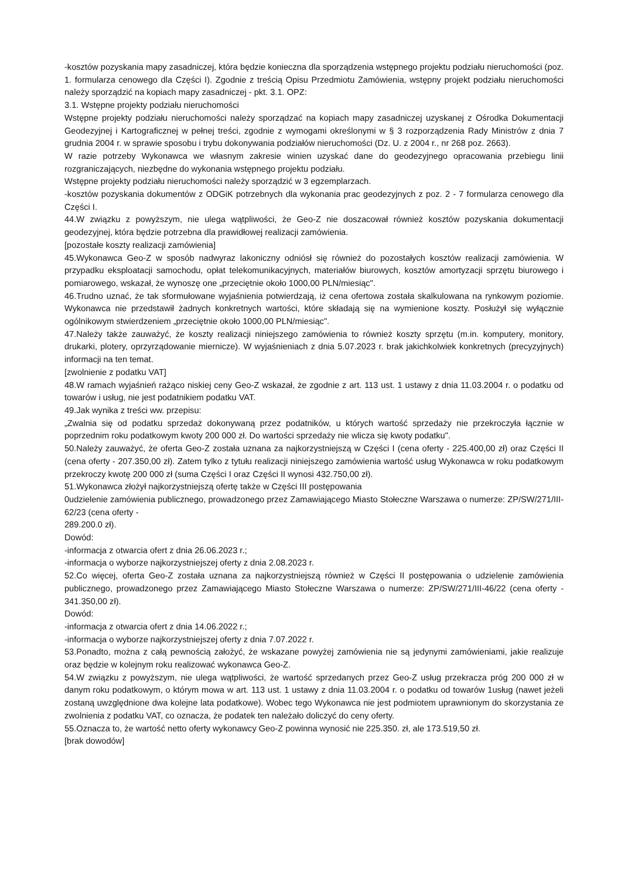-kosztów pozyskania mapy zasadniczej, która będzie konieczna dla sporządzenia wstępnego projektu podziału nieruchomości (poz. 1. formularza cenowego dla Części I). Zgodnie z treścią Opisu Przedmiotu Zamówienia, wstępny projekt podziału nieruchomości należy sporządzić na kopiach mapy zasadniczej - pkt. 3.1. OPZ:
3.1. Wstępne projekty podziału nieruchomości
Wstępne projekty podziału nieruchomości należy sporządzać na kopiach mapy zasadniczej uzyskanej z Ośrodka Dokumentacji Geodezyjnej i Kartograficznej w pełnej treści, zgodnie z wymogami określonymi w § 3 rozporządzenia Rady Ministrów z dnia 7 grudnia 2004 r. w sprawie sposobu i trybu dokonywania podziałów nieruchomości (Dz. U. z 2004 r., nr 268 poz. 2663).
W razie potrzeby Wykonawca we własnym zakresie winien uzyskać dane do geodezyjnego opracowania przebiegu linii rozgraniczających, niezbędne do wykonania wstępnego projektu podziału.
Wstępne projekty podziału nieruchomości należy sporządzić w 3 egzemplarzach.
-kosztów pozyskania dokumentów z ODGiK potrzebnych dla wykonania prac geodezyjnych z poz. 2 - 7 formularza cenowego dla Części I.
44.W związku z powyższym, nie ulega wątpliwości, że Geo-Z nie doszacował również kosztów pozyskania dokumentacji geodezyjnej, która będzie potrzebna dla prawidłowej realizacji zamówienia.
[pozostałe koszty realizacji zamówienia]
45.Wykonawca Geo-Z w sposób nadwyraz lakoniczny odniósł się również do pozostałych kosztów realizacji zamówienia. W przypadku eksploatacji samochodu, opłat telekomunikacyjnych, materiałów biurowych, kosztów amortyzacji sprzętu biurowego i pomiarowego, wskazał, że wynoszę one „przeciętnie około 1000,00 PLN/miesiąc".
46.Trudno uznać, że tak sformułowane wyjaśnienia potwierdzają, iż cena ofertowa została skalkulowana na rynkowym poziomie. Wykonawca nie przedstawił żadnych konkretnych wartości, które składają się na wymienione koszty. Posłużył się wyłącznie ogólnikowym stwierdzeniem „przeciętnie około 1000,00 PLN/miesiąc".
47.Należy także zauważyć, że koszty realizacji niniejszego zamówienia to również koszty sprzętu (m.in. komputery, monitory, drukarki, plotery, oprzyrządowanie miernicze). W wyjaśnieniach z dnia 5.07.2023 r. brak jakichkolwiek konkretnych (precyzyjnych) informacji na ten temat.
[zwolnienie z podatku VAT]
48.W ramach wyjaśnień rażąco niskiej ceny Geo-Z wskazał, że zgodnie z art. 113 ust. 1 ustawy z dnia 11.03.2004 r. o podatku od towarów i usług, nie jest podatnikiem podatku VAT.
49.Jak wynika z treści ww. przepisu:
„Zwalnia się od podatku sprzedaż dokonywaną przez podatników, u których wartość sprzedaży nie przekroczyła łącznie w poprzednim roku podatkowym kwoty 200 000 zł. Do wartości sprzedaży nie wlicza się kwoty podatku".
50.Należy zauważyć, że oferta Geo-Z została uznana za najkorzystniejszą w Części I (cena oferty - 225.400,00 zł) oraz Części II (cena oferty - 207.350,00 zł). Zatem tylko z tytułu realizacji niniejszego zamówienia wartość usług Wykonawca w roku podatkowym przekroczy kwotę 200 000 zł (suma Części I oraz Części II wynosi 432.750,00 zł).
51.Wykonawca złożył najkorzystniejszą ofertę także w Części III postępowania
0udzielenie zamówienia publicznego, prowadzonego przez Zamawiającego Miasto Stołeczne Warszawa o numerze: ZP/SW/271/III-62/23 (cena oferty -
289.200.0 zł).
Dowód:
-informacja z otwarcia ofert z dnia 26.06.2023 r.;
-informacja o wyborze najkorzystniejszej oferty z dnia 2.08.2023 r.
52.Co więcej, oferta Geo-Z została uznana za najkorzystniejszą również w Części II postępowania o udzielenie zamówienia publicznego, prowadzonego przez Zamawiającego Miasto Stołeczne Warszawa o numerze: ZP/SW/271/III-46/22 (cena oferty - 341.350,00 zł).
Dowód:
-informacja z otwarcia ofert z dnia 14.06.2022 r.;
-informacja o wyborze najkorzystniejszej oferty z dnia 7.07.2022 r.
53.Ponadto, można z całą pewnością założyć, że wskazane powyżej zamówienia nie są jedynymi zamówieniami, jakie realizuje oraz będzie w kolejnym roku realizować wykonawca Geo-Z.
54.W związku z powyższym, nie ulega wątpliwości, że wartość sprzedanych przez Geo-Z usług przekracza próg 200 000 zł w danym roku podatkowym, o którym mowa w art. 113 ust. 1 ustawy z dnia 11.03.2004 r. o podatku od towarów 1usług (nawet jeżeli zostaną uwzględnione dwa kolejne lata podatkowe). Wobec tego Wykonawca nie jest podmiotem uprawnionym do skorzystania ze zwolnienia z podatku VAT, co oznacza, że podatek ten należało doliczyć do ceny oferty.
55.Oznacza to, że wartość netto oferty wykonawcy Geo-Z powinna wynosić nie 225.350. zł, ale 173.519,50 zł.
[brak dowodów]